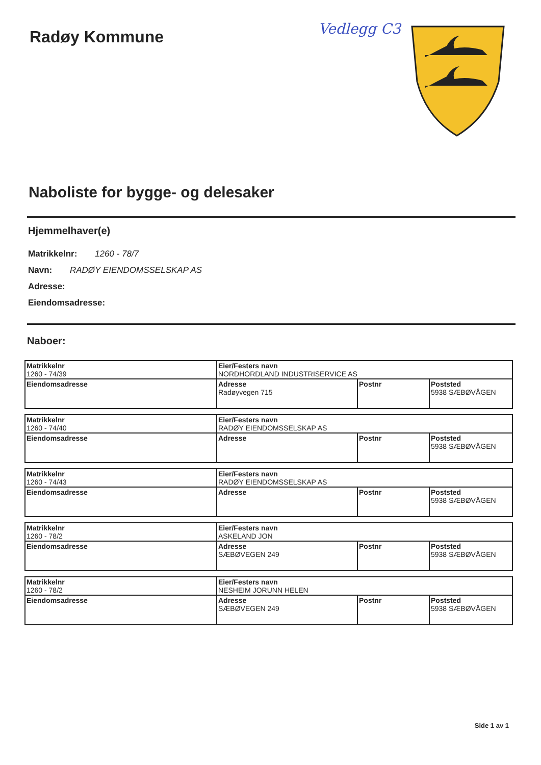Radøy Kommune
Vedlegg C3
Naboliste for bygge- og delesaker
Hjemmelhaver(e)
Matrikkelnr: 1260 - 78/7
Navn: RADØY EIENDOMSSELSKAP AS
Adresse:
Eiendomsadresse:
Naboer:
| Matrikkelnr 1260 - 74/39 | Eier/Festers navn NORDHORDLAND INDUSTRISERVICE AS | | |
| Eiendomsadresse | Adresse Radøyvegen 715 | Postnr | Poststed 5938 SÆBØVÅGEN |
| Matrikkelnr 1260 - 74/40 | Eier/Festers navn RADØY EIENDOMSSELSKAP AS | | |
| Eiendomsadresse | Adresse | Postnr | Poststed 5938 SÆBØVÅGEN |
| Matrikkelnr 1260 - 74/43 | Eier/Festers navn RADØY EIENDOMSSELSKAP AS | | |
| Eiendomsadresse | Adresse | Postnr | Poststed 5938 SÆBØVÅGEN |
| Matrikkelnr 1260 - 78/2 | Eier/Festers navn ASKELAND JON | | |
| Eiendomsadresse | Adresse SÆBØVEGEN 249 | Postnr | Poststed 5938 SÆBØVÅGEN |
| Matrikkelnr 1260 - 78/2 | Eier/Festers navn NESHEIM JORUNN HELEN | | |
| Eiendomsadresse | Adresse SÆBØVEGEN 249 | Postnr | Poststed 5938 SÆBØVÅGEN |
Side 1 av 1